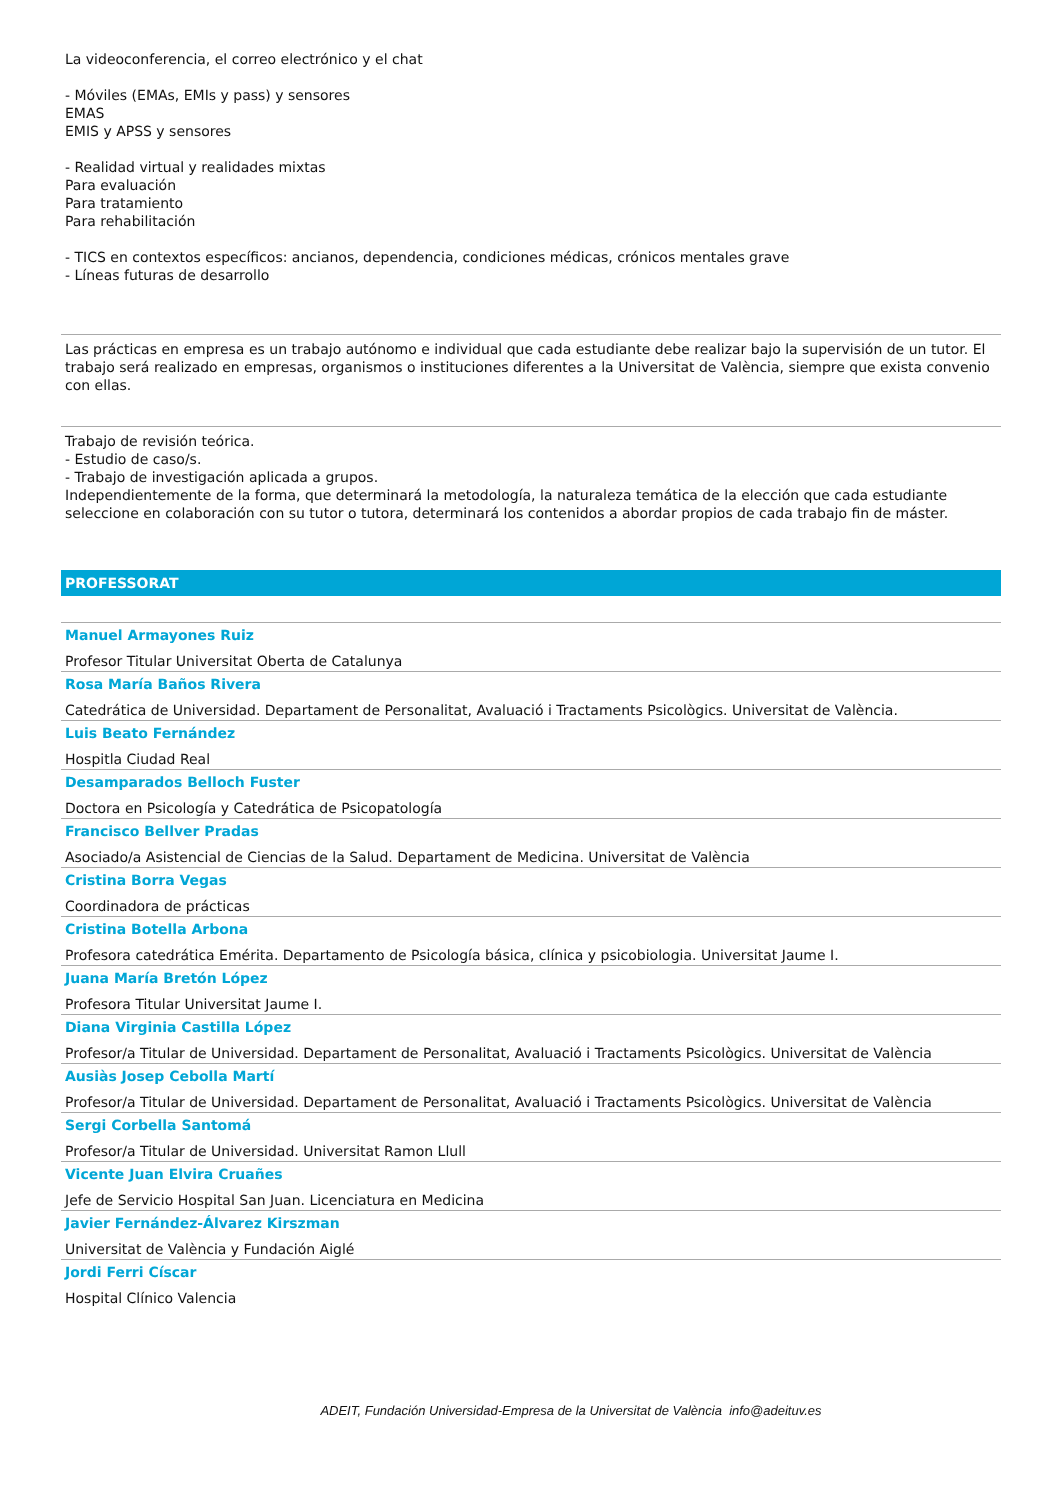La videoconferencia, el correo electrónico y el chat
- Móviles (EMAs, EMIs y pass) y sensores
EMAS
EMIS y APSS y sensores
- Realidad virtual y realidades mixtas
Para evaluación
Para tratamiento
Para rehabilitación
- TICS en contextos específicos: ancianos, dependencia, condiciones médicas, crónicos mentales grave
- Líneas futuras de desarrollo
Las prácticas en empresa es un trabajo autónomo e individual que cada estudiante debe realizar bajo la supervisión de un tutor. El trabajo será realizado en empresas, organismos o instituciones diferentes a la Universitat de València, siempre que exista convenio con ellas.
Trabajo de revisión teórica.
- Estudio de caso/s.
- Trabajo de investigación aplicada a grupos.
Independientemente de la forma, que determinará la metodología, la naturaleza temática de la elección que cada estudiante seleccione en colaboración con su tutor o tutora, determinará los contenidos a abordar propios de cada trabajo fin de máster.
PROFESSORAT
Manuel Armayones Ruiz
Profesor Titular Universitat Oberta de Catalunya
Rosa María Baños Rivera
Catedrática de Universidad. Departament de Personalitat, Avaluació i Tractaments Psicològics. Universitat de València.
Luis Beato Fernández
Hospitla Ciudad Real
Desamparados Belloch Fuster
Doctora en Psicología y Catedrática de Psicopatología
Francisco Bellver Pradas
Asociado/a Asistencial de Ciencias de la Salud. Departament de Medicina. Universitat de València
Cristina Borra Vegas
Coordinadora de prácticas
Cristina Botella Arbona
Profesora catedrática Emérita. Departamento de Psicología básica, clínica y psicobiologia. Universitat Jaume I.
Juana María Bretón López
Profesora Titular Universitat Jaume I.
Diana Virginia Castilla López
Profesor/a Titular de Universidad. Departament de Personalitat, Avaluació i Tractaments Psicològics. Universitat de València
Ausiàs Josep Cebolla Martí
Profesor/a Titular de Universidad. Departament de Personalitat, Avaluació i Tractaments Psicològics. Universitat de València
Sergi Corbella Santomá
Profesor/a Titular de Universidad. Universitat Ramon Llull
Vicente Juan Elvira Cruañes
Jefe de Servicio Hospital San Juan. Licenciatura en Medicina
Javier Fernández-Álvarez Kirszman
Universitat de València y Fundación Aiglé
Jordi Ferri Císcar
Hospital Clínico Valencia
ADEIT, Fundación Universidad-Empresa de la Universitat de València info@adeituv.es